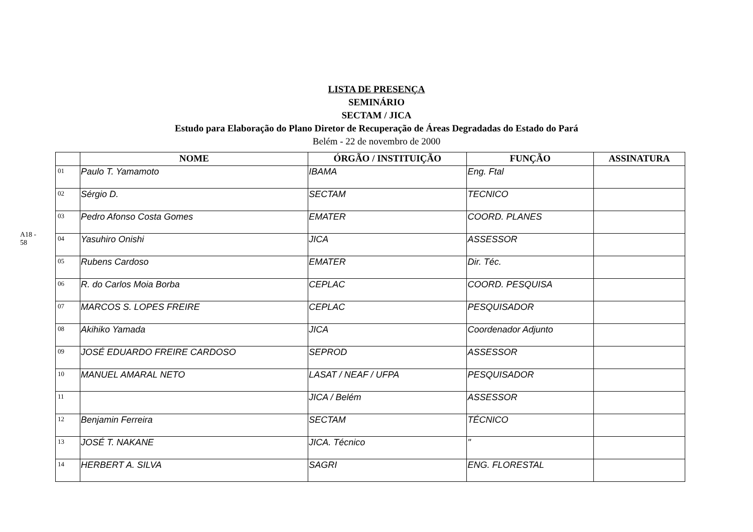A18 - 58
LISTA DE PRESENÇA
SEMINÁRIO
SECTAM / JICA
Estudo para Elaboração do Plano Diretor de Recuperação de Áreas Degradadas do Estado do Pará
Belém - 22 de novembro de 2000
| | NOME | ÓRGÃO / INSTITUIÇÃO | FUNÇÃO | ASSINATURA |
| --- | --- | --- | --- | --- |
| 01 | Paulo T. Yamamoto | IBAMA | Eng. Ftal | |
| 02 | Sérgio D. | SECTAM | TECNICO | |
| 03 | Pedro Afonso Costa Gomes | EMATER | COORD. PLANES | |
| 04 | Yasuhiro Onishi | JICA | ASSESSOR | |
| 05 | Rubens Cardoso | EMATER | Dir. Téc. | |
| 06 | R. do Carlos Moia Borba | CEPLAC | COORD. PESQUISA | |
| 07 | MARCOS S. LOPES FREIRE | CEPLAC | PESQUISADOR | |
| 08 | Akihiko Yamada | JICA | Coordenador Adjunto | |
| 09 | JOSÉ EDUARDO FREIRE CARDOSO | SEPROD | ASSESSOR | |
| 10 | MANUEL AMARAL NETO | LASAT / NEAF / UFPA | PESQUISADOR | |
| 11 | | JICA / Belém | ASSESSOR | |
| 12 | Benjamin Ferreira | SECTAM | TÉCNICO | |
| 13 | JOSÉ T. NAKANE | JICA. Técnico | " | |
| 14 | HERBERT A. SILVA | SAGRI | ENG. FLORESTAL | |